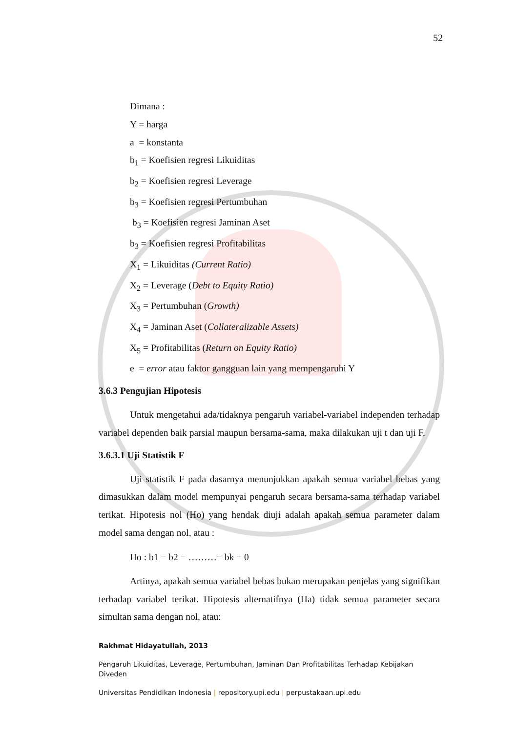52
Dimana :
Y = harga
a = konstanta
b<sub>1</sub> = Koefisien regresi Likuiditas
b<sub>2</sub> = Koefisien regresi Leverage
b<sub>3</sub> = Koefisien regresi Pertumbuhan
b<sub>3</sub> = Koefisien regresi Jaminan Aset
b<sub>3</sub> = Koefisien regresi Profitabilitas
X<sub>1</sub> = Likuiditas (Current Ratio)
X<sub>2</sub> = Leverage (Debt to Equity Ratio)
X<sub>3</sub> = Pertumbuhan (Growth)
X<sub>4</sub> = Jaminan Aset (Collateralizable Assets)
X<sub>5</sub> = Profitabilitas (Return on Equity Ratio)
e = error atau faktor gangguan lain yang mempengaruhi Y
3.6.3 Pengujian Hipotesis
Untuk mengetahui ada/tidaknya pengaruh variabel-variabel independen terhadap variabel dependen baik parsial maupun bersama-sama, maka dilakukan uji t dan uji F.
3.6.3.1 Uji Statistik F
Uji statistik F pada dasarnya menunjukkan apakah semua variabel bebas yang dimasukkan dalam model mempunyai pengaruh secara bersama-sama terhadap variabel terikat. Hipotesis nol (Ho) yang hendak diuji adalah apakah semua parameter dalam model sama dengan nol, atau :
Ho : b1 = b2 = ………= bk = 0
Artinya, apakah semua variabel bebas bukan merupakan penjelas yang signifikan terhadap variabel terikat. Hipotesis alternatifnya (Ha) tidak semua parameter secara simultan sama dengan nol, atau:
Rakhmat Hidayatullah, 2013
Pengaruh Likuiditas, Leverage, Pertumbuhan, Jaminan Dan Profitabilitas Terhadap Kebijakan Diveden
Universitas Pendidikan Indonesia | repository.upi.edu | perpustakaan.upi.edu